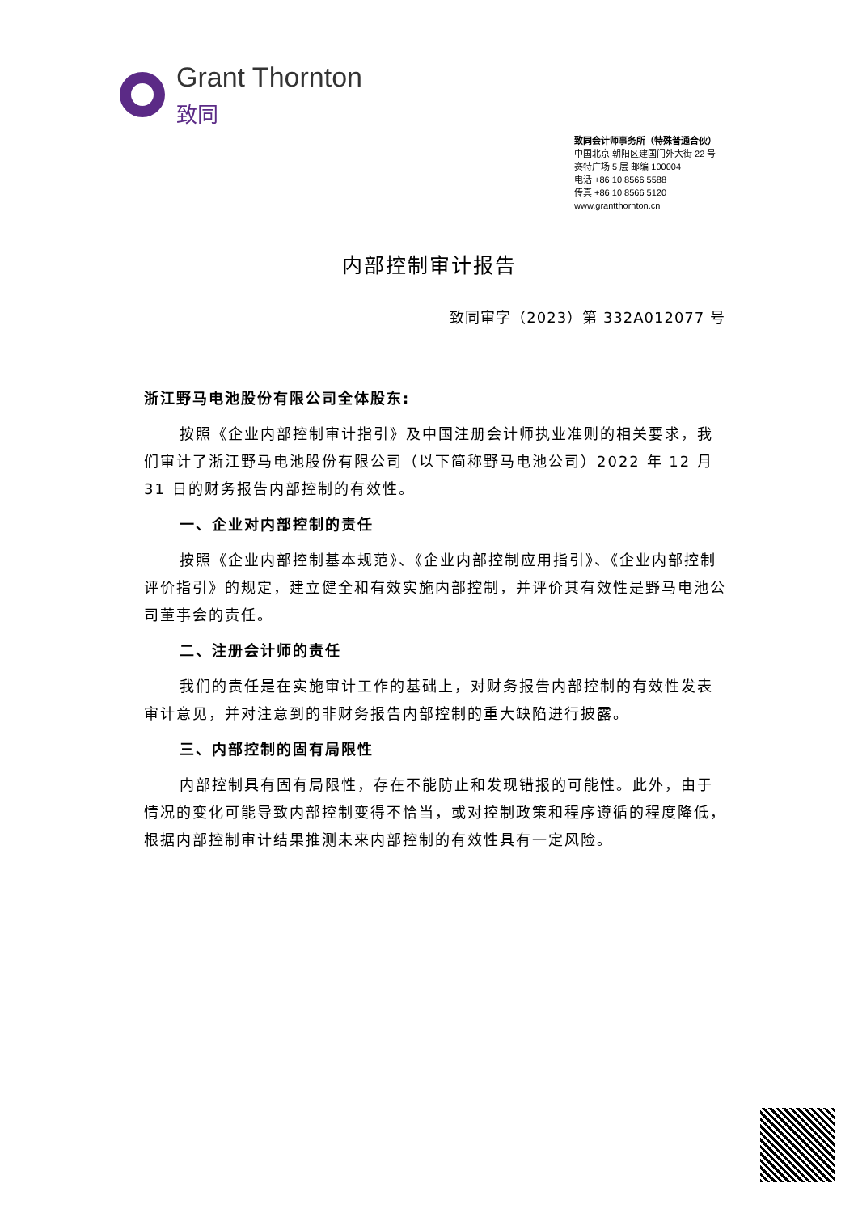Grant Thornton
致同
致同会计师事务所（特殊普通合伙）
中国北京 朝阳区建国门外大街 22 号
赛特广场 5 层 邮编 100004
电话 +86 10 8566 5588
传真 +86 10 8566 5120
www.grantthornton.cn
内部控制审计报告
致同审字（2023）第 332A012077 号
浙江野马电池股份有限公司全体股东:
按照《企业内部控制审计指引》及中国注册会计师执业准则的相关要求，我们审计了浙江野马电池股份有限公司（以下简称野马电池公司）2022 年 12 月 31 日的财务报告内部控制的有效性。
一、企业对内部控制的责任
按照《企业内部控制基本规范》、《企业内部控制应用指引》、《企业内部控制评价指引》的规定，建立健全和有效实施内部控制，并评价其有效性是野马电池公司董事会的责任。
二、注册会计师的责任
我们的责任是在实施审计工作的基础上，对财务报告内部控制的有效性发表审计意见，并对注意到的非财务报告内部控制的重大缺陷进行披露。
三、内部控制的固有局限性
内部控制具有固有局限性，存在不能防止和发现错报的可能性。此外，由于情况的变化可能导致内部控制变得不恰当，或对控制政策和程序遵循的程度降低，根据内部控制审计结果推测未来内部控制的有效性具有一定风险。